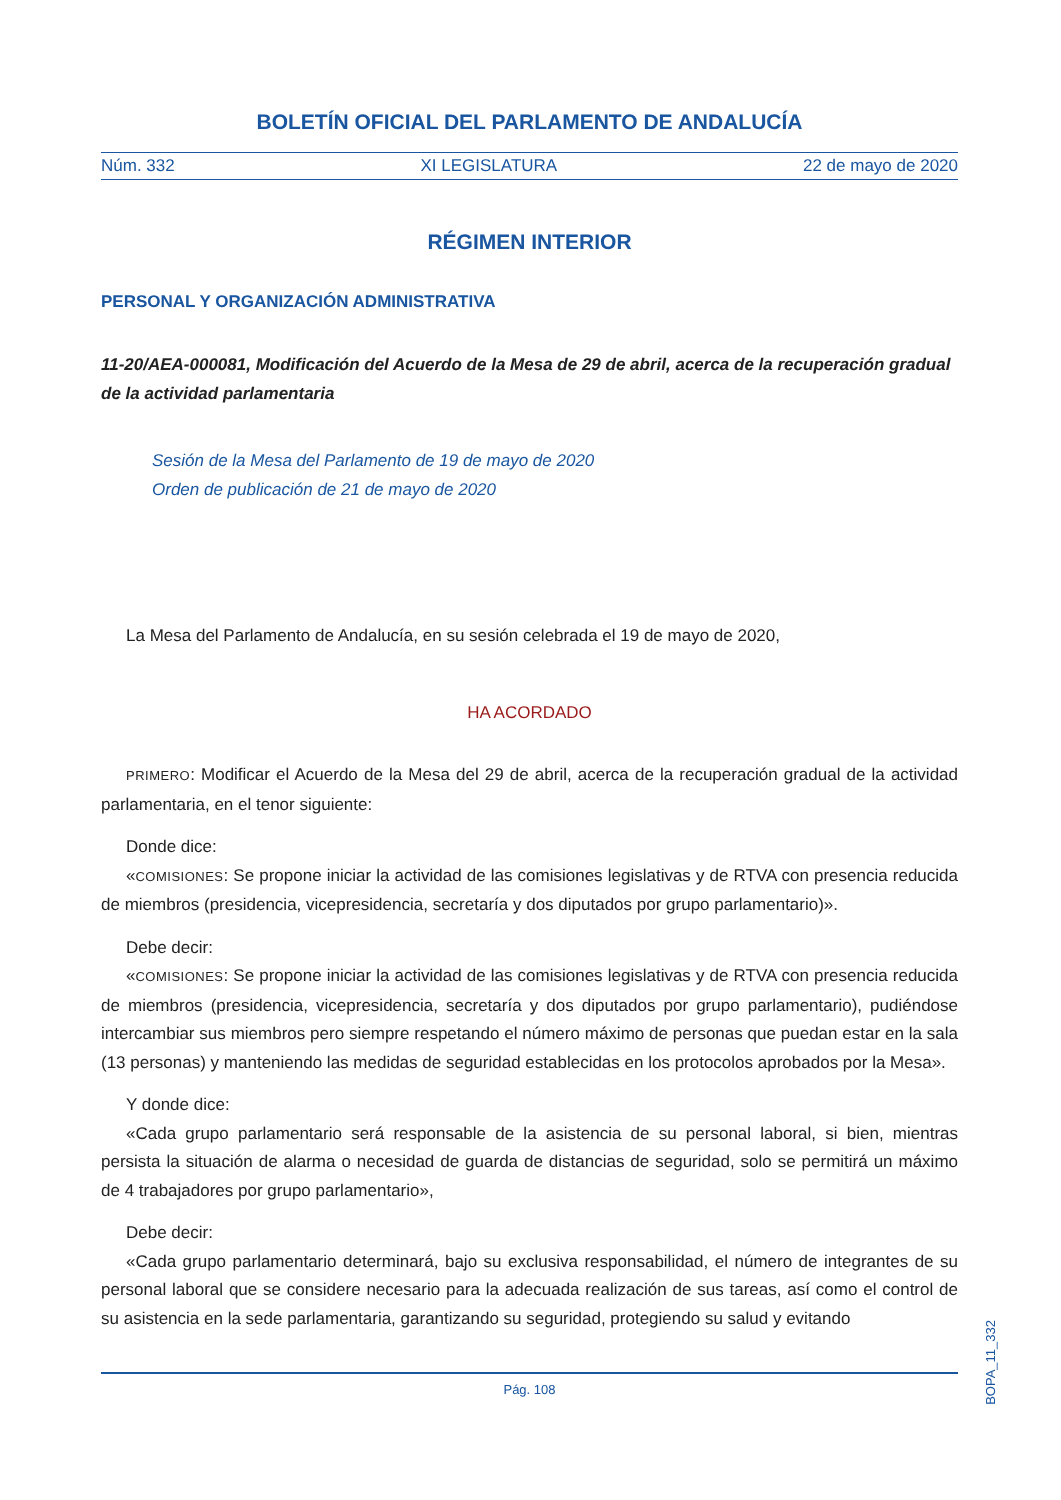BOLETÍN OFICIAL DEL PARLAMENTO DE ANDALUCÍA
Núm. 332 XI LEGISLATURA 22 de mayo de 2020
RÉGIMEN INTERIOR
PERSONAL Y ORGANIZACIÓN ADMINISTRATIVA
11-20/AEA-000081, Modificación del Acuerdo de la Mesa de 29 de abril, acerca de la recuperación gradual de la actividad parlamentaria
Sesión de la Mesa del Parlamento de 19 de mayo de 2020
Orden de publicación de 21 de mayo de 2020
La Mesa del Parlamento de Andalucía, en su sesión celebrada el 19 de mayo de 2020,
HA ACORDADO
PRIMERO: Modificar el Acuerdo de la Mesa del 29 de abril, acerca de la recuperación gradual de la actividad parlamentaria, en el tenor siguiente:
Donde dice:
«COMISIONES: Se propone iniciar la actividad de las comisiones legislativas y de RTVA con presencia reducida de miembros (presidencia, vicepresidencia, secretaría y dos diputados por grupo parlamentario)».
Debe decir:
«COMISIONES: Se propone iniciar la actividad de las comisiones legislativas y de RTVA con presencia reducida de miembros (presidencia, vicepresidencia, secretaría y dos diputados por grupo parlamentario), pudiéndose intercambiar sus miembros pero siempre respetando el número máximo de personas que puedan estar en la sala (13 personas) y manteniendo las medidas de seguridad establecidas en los protocolos aprobados por la Mesa».
Y donde dice:
«Cada grupo parlamentario será responsable de la asistencia de su personal laboral, si bien, mientras persista la situación de alarma o necesidad de guarda de distancias de seguridad, solo se permitirá un máximo de 4 trabajadores por grupo parlamentario»,
Debe decir:
«Cada grupo parlamentario determinará, bajo su exclusiva responsabilidad, el número de integrantes de su personal laboral que se considere necesario para la adecuada realización de sus tareas, así como el control de su asistencia en la sede parlamentaria, garantizando su seguridad, protegiendo su salud y evitando
Pág. 108
BOPA_11_332